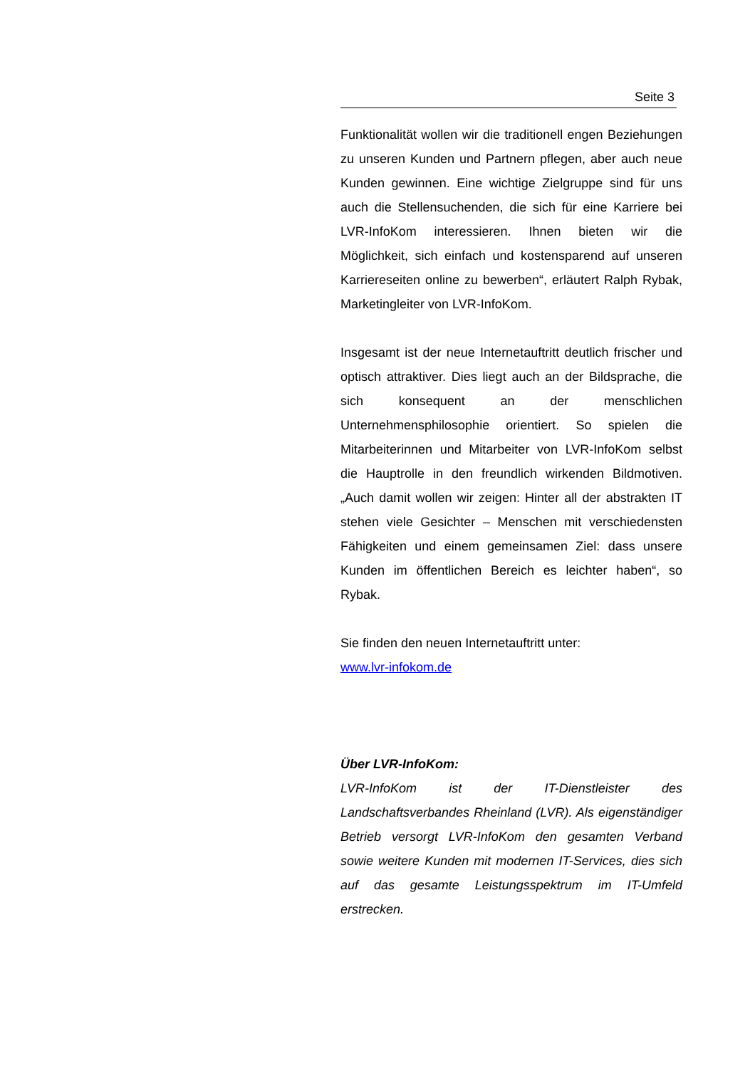Seite 3
Funktionalität wollen wir die traditionell engen Beziehungen zu unseren Kunden und Partnern pflegen, aber auch neue Kunden gewinnen. Eine wichtige Zielgruppe sind für uns auch die Stellensuchenden, die sich für eine Karriere bei LVR-InfoKom interessieren. Ihnen bieten wir die Möglichkeit, sich einfach und kostensparend auf unseren Karriereseiten online zu bewerben“, erläutert Ralph Rybak, Marketingleiter von LVR-InfoKom.
Insgesamt ist der neue Internetauftritt deutlich frischer und optisch attraktiver. Dies liegt auch an der Bildsprache, die sich konsequent an der menschlichen Unternehmensphilosophie orientiert. So spielen die Mitarbeiterinnen und Mitarbeiter von LVR-InfoKom selbst die Hauptrolle in den freundlich wirkenden Bildmotiven. „Auch damit wollen wir zeigen: Hinter all der abstrakten IT stehen viele Gesichter – Menschen mit verschiedensten Fähigkeiten und einem gemeinsamen Ziel: dass unsere Kunden im öffentlichen Bereich es leichter haben“, so Rybak.
Sie finden den neuen Internetauftritt unter:
www.lvr-infokom.de
Über LVR-InfoKom:
LVR-InfoKom ist der IT-Dienstleister des Landschaftsverbandes Rheinland (LVR). Als eigenständiger Betrieb versorgt LVR-InfoKom den gesamten Verband sowie weitere Kunden mit modernen IT-Services, dies sich auf das gesamte Leistungsspektrum im IT-Umfeld erstrecken.